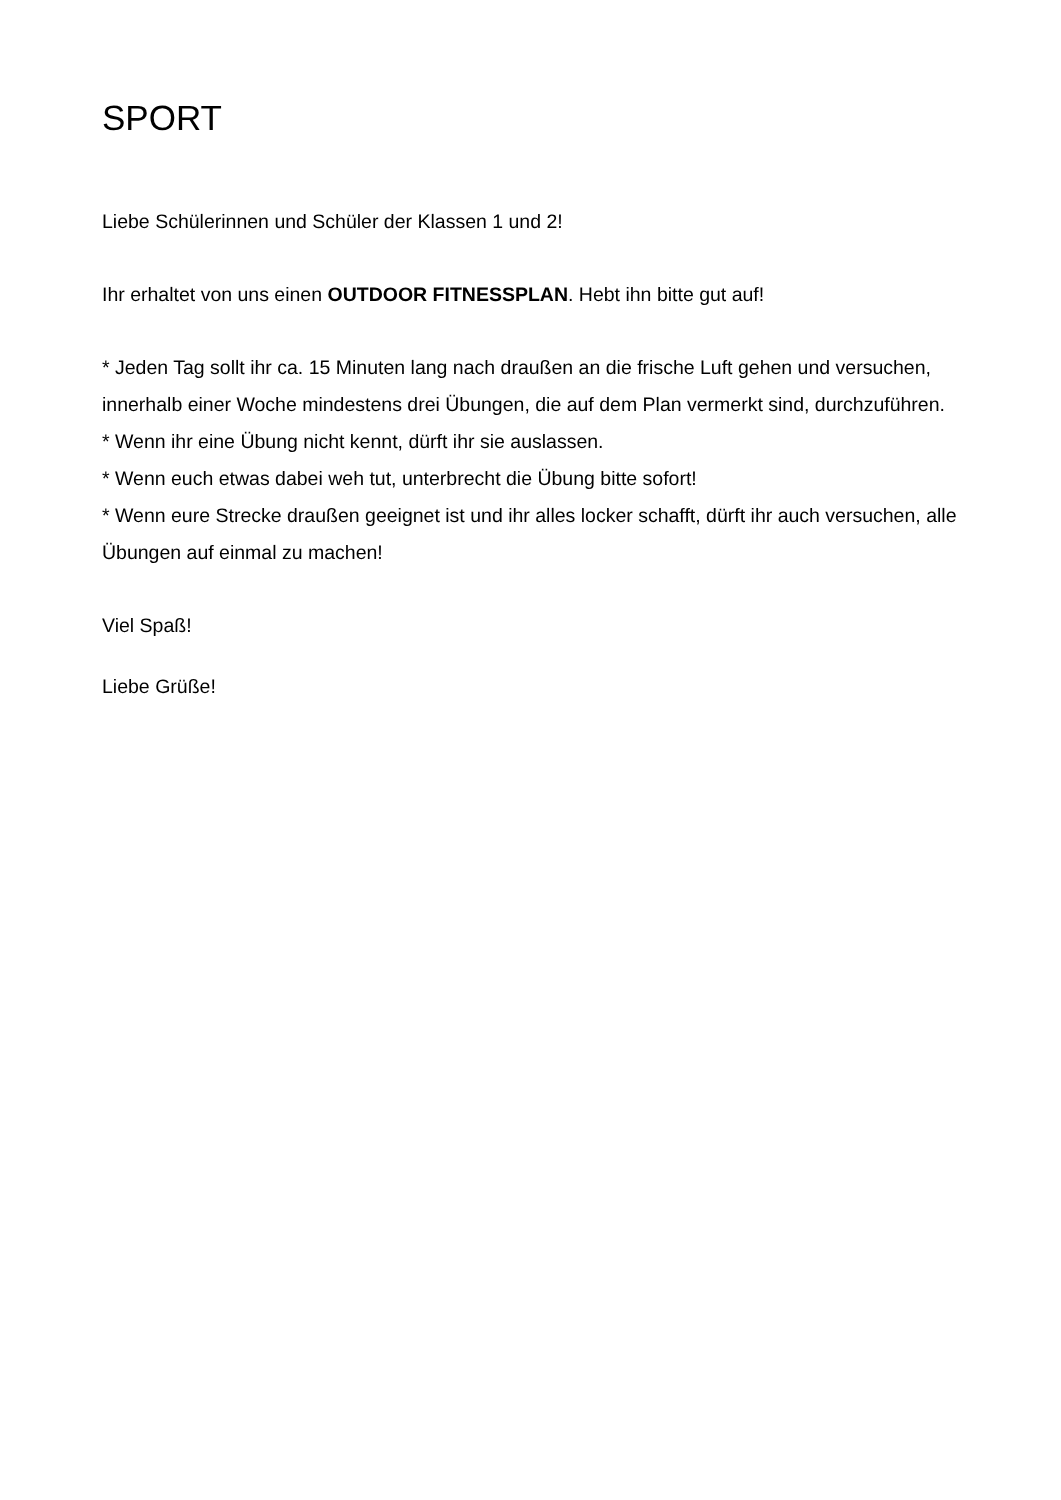SPORT
Liebe Schülerinnen und Schüler der Klassen 1 und 2!
Ihr erhaltet von uns einen OUTDOOR FITNESSPLAN. Hebt ihn bitte gut auf!
* Jeden Tag sollt ihr ca. 15 Minuten lang nach draußen an die frische Luft gehen und versuchen, innerhalb einer Woche mindestens drei Übungen, die auf dem Plan vermerkt sind, durchzuführen.
* Wenn ihr eine Übung nicht kennt, dürft ihr sie auslassen.
* Wenn euch etwas dabei weh tut, unterbrecht die Übung bitte sofort!
* Wenn eure Strecke draußen geeignet ist und ihr alles locker schafft, dürft ihr auch versuchen, alle Übungen auf einmal zu machen!
Viel Spaß!
Liebe Grüße!